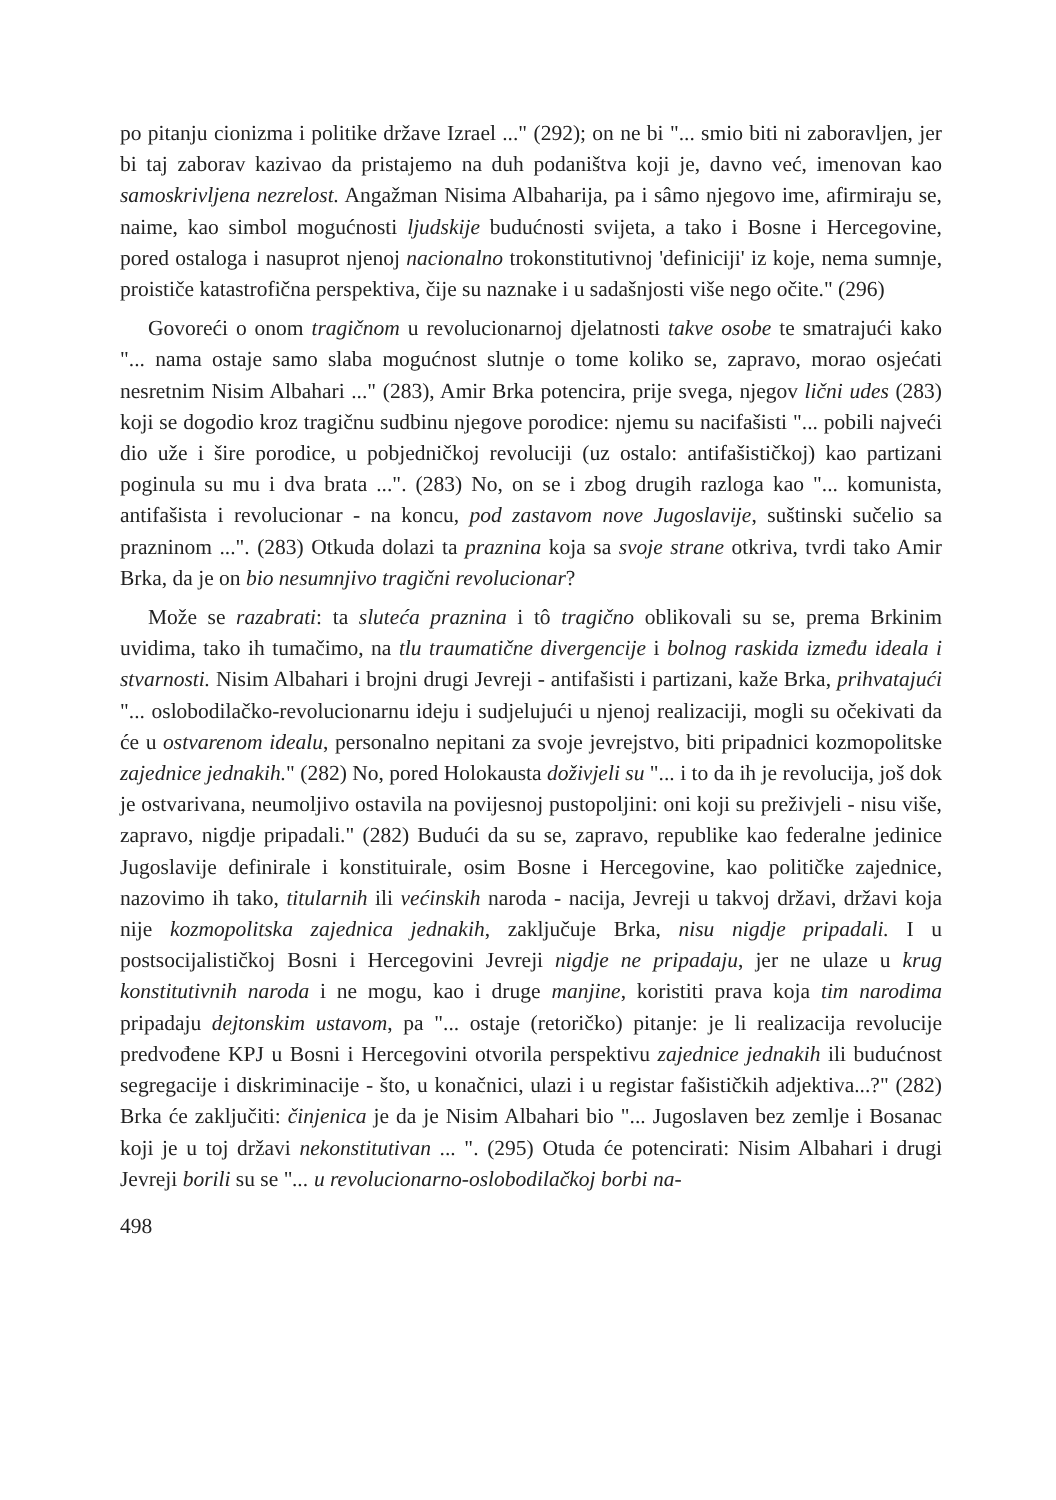po pitanju cionizma i politike države Izrael ..." (292); on ne bi "... smio biti ni zaboravljen, jer bi taj zaborav kazivao da pristajemo na duh podaništva koji je, davno već, imenovan kao samoskrivljena nezrelost. Angažman Nisima Albaharija, pa i sâmo njegovo ime, afirmiraju se, naime, kao simbol mogućnosti ljudskije budućnosti svijeta, a tako i Bosne i Hercegovine, pored ostaloga i nasuprot njenoj nacionalno trokonstitutivnoj 'definiciji' iz koje, nema sumnje, proističe katastrofična perspektiva, čije su naznake i u sadašnjosti više nego očite." (296)
Govoreći o onom tragičnom u revolucionarnoj djelatnosti takve osobe te smatrajući kako "... nama ostaje samo slaba mogućnost slutnje o tome koliko se, zapravo, morao osjećati nesretnim Nisim Albahari ..." (283), Amir Brka potencira, prije svega, njegov lični udes (283) koji se dogodio kroz tragičnu sudbinu njegove porodice: njemu su nacifašisti "... pobili najveći dio uže i šire porodice, u pobjedničkoj revoluciji (uz ostalo: antifašističkoj) kao partizani poginula su mu i dva brata ...". (283) No, on se i zbog drugih razloga kao "... komunista, antifašista i revolucionar - na koncu, pod zastavom nove Jugoslavije, suštinski sučelio sa prazninom ...". (283) Otkuda dolazi ta praznina koja sa svoje strane otkriva, tvrdi tako Amir Brka, da je on bio nesumnjivo tragični revolucionar?
Može se razabrati: ta sluteća praznina i tô tragično oblikovali su se, prema Brkinim uvidima, tako ih tumačimo, na tlu traumatične divergencije i bolnog raskida između ideala i stvarnosti. Nisim Albahari i brojni drugi Jevreji - antifašisti i partizani, kaže Brka, prihvatajući "... oslobodilačko-revolucionarnu ideju i sudjelujući u njenoj realizaciji, mogli su očekivati da će u ostvarenom idealu, personalno nepitani za svoje jevrejstvo, biti pripadnici kozmopolitske zajednice jednakih." (282) No, pored Holokausta doživjeli su "... i to da ih je revolucija, još dok je ostvarivana, neumoljivo ostavila na povijesnoj pustopoljini: oni koji su preživjeli - nisu više, zapravo, nigdje pripadali." (282) Budući da su se, zapravo, republike kao federalne jedinice Jugoslavije definirale i konstituirale, osim Bosne i Hercegovine, kao političke zajednice, nazovimo ih tako, titularnih ili većinskih naroda - nacija, Jevreji u takvoj državi, državi koja nije kozmopolitska zajednica jednakih, zaključuje Brka, nisu nigdje pripadali. I u postsocijalističkoj Bosni i Hercegovini Jevreji nigdje ne pripadaju, jer ne ulaze u krug konstitutivnih naroda i ne mogu, kao i druge manjine, koristiti prava koja tim narodima pripadaju dejtonskim ustavom, pa "... ostaje (retoričko) pitanje: je li realizacija revolucije predvođene KPJ u Bosni i Hercegovini otvorila perspektivu zajednice jednakih ili budućnost segregacije i diskriminacije - što, u konačnici, ulazi i u registar fašističkih adjektiva...?" (282) Brka će zaključiti: činjenica je da je Nisim Albahari bio "... Jugoslaven bez zemlje i Bosanac koji je u toj državi nekonstitutivan ... ". (295) Otuda će potencirati: Nisim Albahari i drugi Jevreji borili su se "... u revolucionarno-oslobodilačkoj borbi na-
498